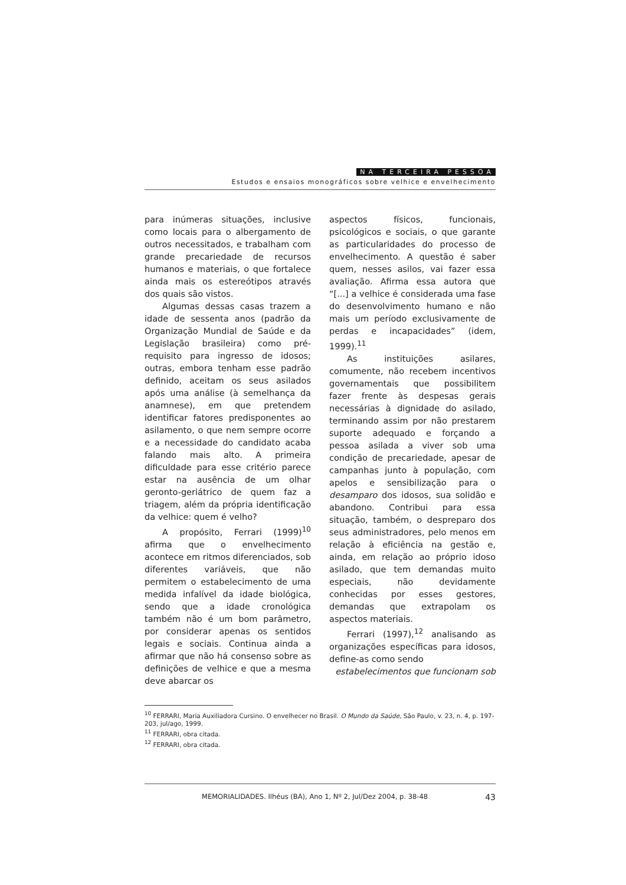NA TERCEIRA PESSOA
Estudos e ensaios monográficos sobre velhice e envelhecimento
para inúmeras situações, inclusive como locais para o albergamento de outros necessitados, e trabalham com grande precariedade de recursos humanos e materiais, o que fortalece ainda mais os estereótipos através dos quais são vistos.
Algumas dessas casas trazem a idade de sessenta anos (padrão da Organização Mundial de Saúde e da Legislação brasileira) como pré-requisito para ingresso de idosos; outras, embora tenham esse padrão definido, aceitam os seus asilados após uma análise (à semelhança da anamnese), em que pretendem identificar fatores predisponentes ao asilamento, o que nem sempre ocorre e a necessidade do candidato acaba falando mais alto. A primeira dificuldade para esse critério parece estar na ausência de um olhar geronto-geriátrico de quem faz a triagem, além da própria identificação da velhice: quem é velho?
A propósito, Ferrari (1999)<sup>10</sup> afirma que o envelhecimento acontece em ritmos diferenciados, sob diferentes variáveis, que não permitem o estabelecimento de uma medida infalível da idade biológica, sendo que a idade cronológica também não é um bom parâmetro, por considerar apenas os sentidos legais e sociais. Continua ainda a afirmar que não há consenso sobre as definições de velhice e que a mesma deve abarcar os
aspectos físicos, funcionais, psicológicos e sociais, o que garante as particularidades do processo de envelhecimento. A questão é saber quem, nesses asilos, vai fazer essa avaliação. Afirma essa autora que “[...] a velhice é considerada uma fase do desenvolvimento humano e não mais um período exclusivamente de perdas e incapacidades” (idem, 1999).<sup>11</sup>
As instituições asilares, comumente, não recebem incentivos governamentais que possibilitem fazer frente às despesas gerais necessárias à dignidade do asilado, terminando assim por não prestarem suporte adequado e forçando a pessoa asilada a viver sob uma condição de precariedade, apesar de campanhas junto à população, com apelos e sensibilização para o desamparo dos idosos, sua solidão e abandono. Contribui para essa situação, também, o despreparo dos seus administradores, pelo menos em relação à eficiência na gestão e, ainda, em relação ao próprio idoso asilado, que tem demandas muito especiais, não devidamente conhecidas por esses gestores, demandas que extrapolam os aspectos materiais.
Ferrari (1997),<sup>12</sup> analisando as organizações específicas para idosos, define-as como sendo
estabelecimentos que funcionam sob
<sup>10</sup> FERRARI, Maria Auxiliadora Cursino. O envelhecer no Brasil. O Mundo da Saúde, São Paulo, v. 23, n. 4, p. 197-203, jul/ago, 1999.
<sup>11</sup> FERRARI, obra citada.
<sup>12</sup> FERRARI, obra citada.
MEMORIALIDADES. Ilhéus (BA), Ano 1, Nº 2, Jul/Dez 2004, p. 38-48
43